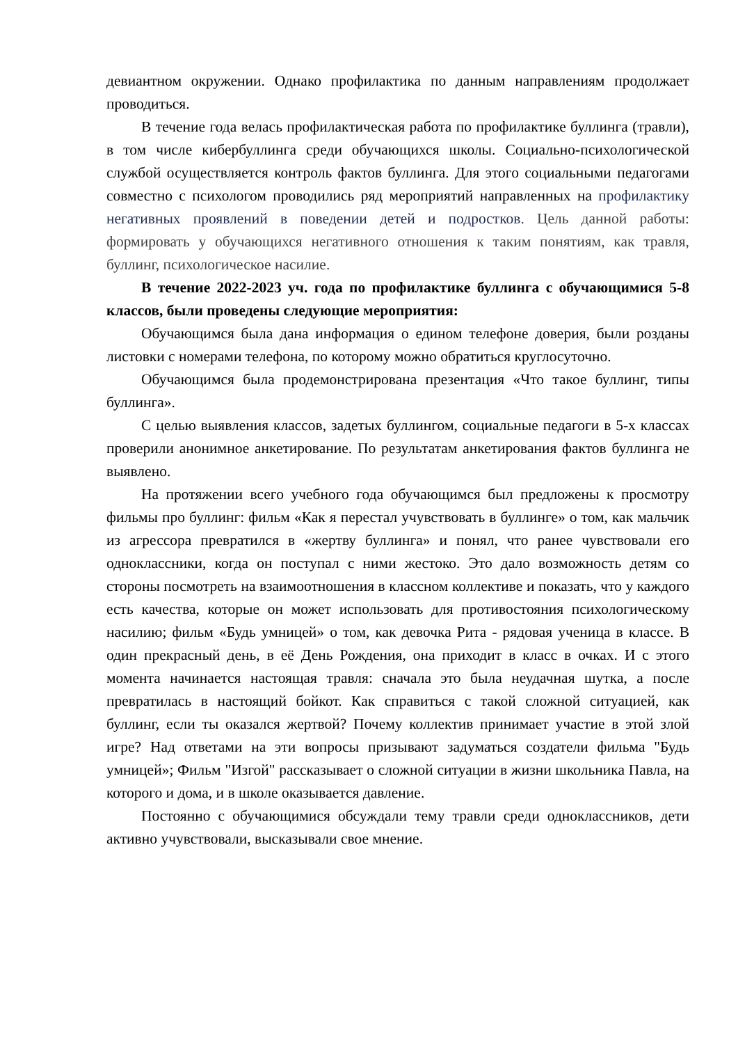девиантном окружении. Однако профилактика по данным направлениям продолжает проводиться.
В течение года велась профилактическая работа по профилактике буллинга (травли), в том числе кибербуллинга среди обучающихся школы. Социально-психологической службой осуществляется контроль фактов буллинга. Для этого социальными педагогами совместно с психологом проводились ряд мероприятий направленных на профилактику негативных проявлений в поведении детей и подростков. Цель данной работы: формировать у обучающихся негативного отношения к таким понятиям, как травля, буллинг, психологическое насилие.
В течение 2022-2023 уч. года по профилактике буллинга с обучающимися 5-8 классов, были проведены следующие мероприятия:
Обучающимся была дана информация о едином телефоне доверия, были розданы листовки с номерами телефона, по которому можно обратиться круглосуточно.
Обучающимся была продемонстрирована презентация «Что такое буллинг, типы буллинга».
С целью выявления классов, задетых буллингом, социальные педагоги в 5-х классах проверили анонимное анкетирование. По результатам анкетирования фактов буллинга не выявлено.
На протяжении всего учебного года обучающимся был предложены к просмотру фильмы про буллинг: фильм «Как я перестал учувствовать в буллинге» о том, как мальчик из агрессора превратился в «жертву буллинга» и понял, что ранее чувствовали его одноклассники, когда он поступал с ними жестоко. Это дало возможность детям со стороны посмотреть на взаимоотношения в классном коллективе и показать, что у каждого есть качества, которые он может использовать для противостояния психологическому насилию; фильм «Будь умницей» о том, как девочка Рита - рядовая ученица в классе. В один прекрасный день, в её День Рождения, она приходит в класс в очках. И с этого момента начинается настоящая травля: сначала это была неудачная шутка, а после превратилась в настоящий бойкот. Как справиться с такой сложной ситуацией, как буллинг, если ты оказался жертвой? Почему коллектив принимает участие в этой злой игре? Над ответами на эти вопросы призывают задуматься создатели фильма "Будь умницей»; Фильм "Изгой" рассказывает о сложной ситуации в жизни школьника Павла, на которого и дома, и в школе оказывается давление.
Постоянно с обучающимися обсуждали тему травли среди одноклассников, дети активно учувствовали, высказывали свое мнение.